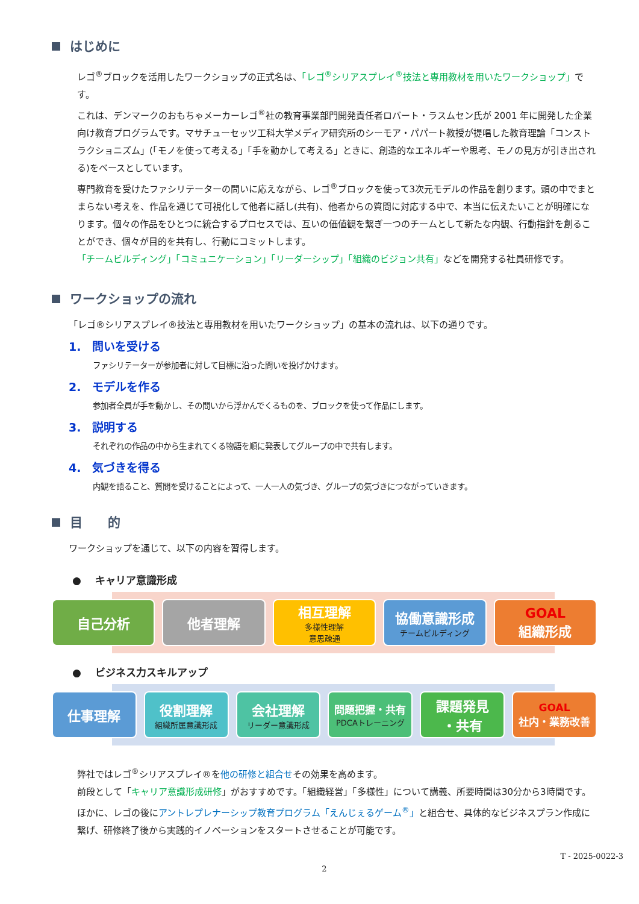はじめに
レゴ<sup>®</sup>ブロックを活用したワークショップの正式名は、「レゴ<sup>®</sup>シリアスプレイ<sup>®</sup>技法と専用教材を用いたワークショップ」です。
これは、デンマークのおもちゃメーカーレゴ<sup>®</sup>社の教育事業部門開発責任者ロバート・ラスムセン氏が 2001 年に開発した企業向け教育プログラムです。マサチューセッツ工科大学メディア研究所のシーモア・パパート教授が提唱した教育理論「コンストラクショニズム」(「モノを使って考える」「手を動かして考える」ときに、創造的なエネルギーや思考、モノの見方が引き出される)をベースとしています。
専門教育を受けたファシリテーターの問いに応えながら、レゴ<sup>®</sup>ブロックを使って3次元モデルの作品を創ります。頭の中でまとまらない考えを、作品を通じて可視化して他者に話し(共有)、他者からの質問に対応する中で、本当に伝えたいことが明確になります。個々の作品をひとつに統合するプロセスでは、互いの価値観を繋ぎ一つのチームとして新たな内観、行動指針を創ることができ、個々が目的を共有し、行動にコミットします。
「チームビルディング」「コミュニケーション」「リーダーシップ」「組織のビジョン共有」などを開発する社員研修です。
ワークショップの流れ
「レゴ®シリアスプレイ®技法と専用教材を用いたワークショップ」の基本の流れは、以下の通りです。
1.　問いを受ける
ファシリテーターが参加者に対して目標に沿った問いを投げかけます。
2.　モデルを作る
参加者全員が手を動かし、その問いから浮かんでくるものを、ブロックを使って作品にします。
3.　説明する
それぞれの作品の中から生まれてくる物語を順に発表してグループの中で共有します。
4.　気づきを得る
内観を語ること、質問を受けることによって、一人一人の気づき、グループの気づきにつながっていきます。
目　　的
ワークショップを通じて、以下の内容を習得します。
● 　キャリア意識形成
自己分析 他者理解 相互理解
多様性理解
意思疎通
協働意識形成
チームビルディング
GOAL
組織形成
● 　ビジネス力スキルアップ
仕事理解 役割理解
組織所属意識形成
会社理解
リーダー意識形成
問題把握・共有
PDCAトレーニング
課題発見
・共有
GOAL
社内・業務改善
弊社ではレゴ<sup>®</sup>シリアスプレイ®を他の研修と組合せその効果を高めます。
前段として「キャリア意識形成研修」がおすすめです。「組織経営」「多様性」について講義、所要時間は30分から3時間です。ほかに、レゴの後にアントレプレナーシップ教育プログラム「えんじぇるゲーム<sup>®</sup>」と組合せ、具体的なビジネスプラン作成に繋げ、研修終了後から実践的イノベーションをスタートさせることが可能です。
T - 2025-0022-3
2